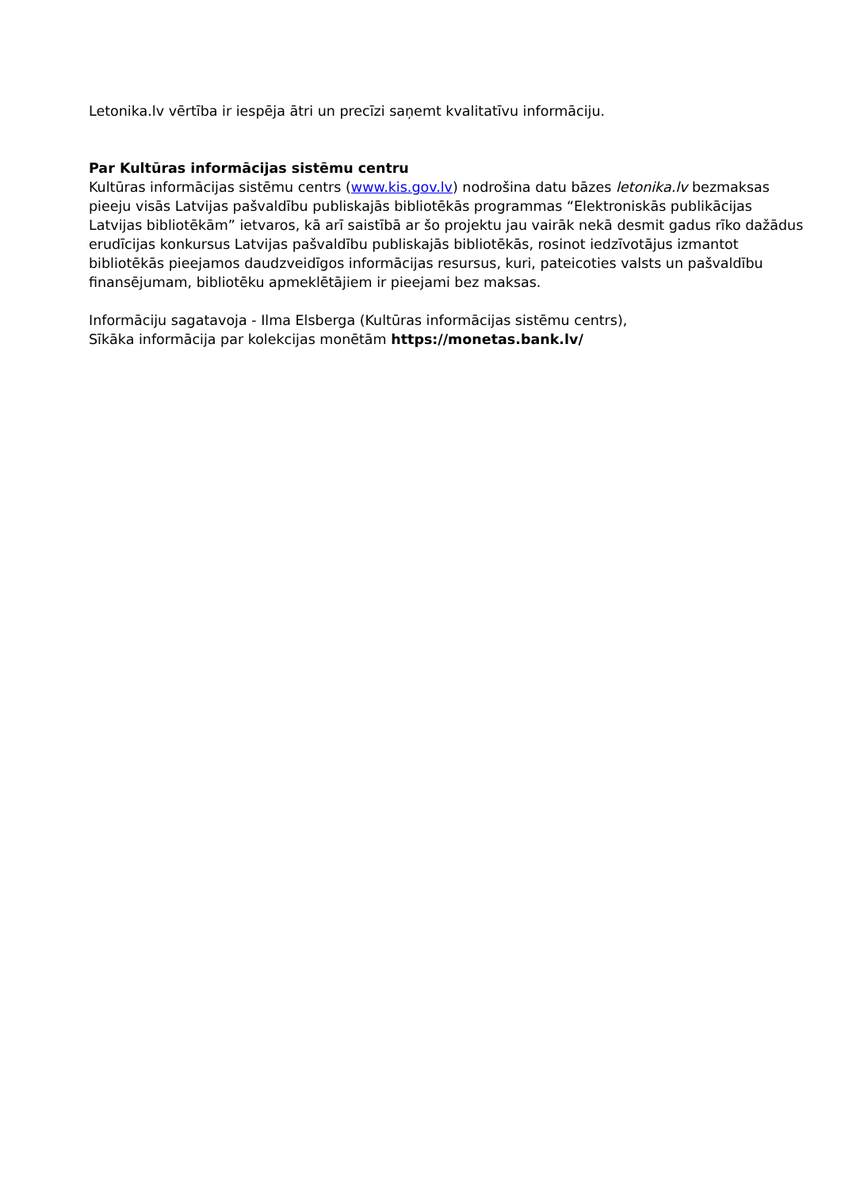Letonika.lv vērtība ir iespēja ātri un precīzi saņemt kvalitatīvu informāciju.
Par Kultūras informācijas sistēmu centru
Kultūras informācijas sistēmu centrs (www.kis.gov.lv) nodrošina datu bāzes letonika.lv bezmaksas pieeju visās Latvijas pašvaldību publiskajās bibliotēkās programmas “Elektroniskās publikācijas Latvijas bibliotēkām” ietvaros, kā arī saistībā ar šo projektu jau vairāk nekā desmit gadus rīko dažādus erudīcijas konkursus Latvijas pašvaldību publiskajās bibliotēkās, rosinot iedzīvotājus izmantot bibliotēkās pieejamos daudzveidīgos informācijas resursus, kuri, pateicoties valsts un pašvaldību finansējumam, bibliotēku apmeklētājiem ir pieejami bez maksas.
Informāciju sagatavoja - Ilma Elsberga (Kultūras informācijas sistēmu centrs),
Sīkāka informācija par kolekcijas monētām https://monetas.bank.lv/